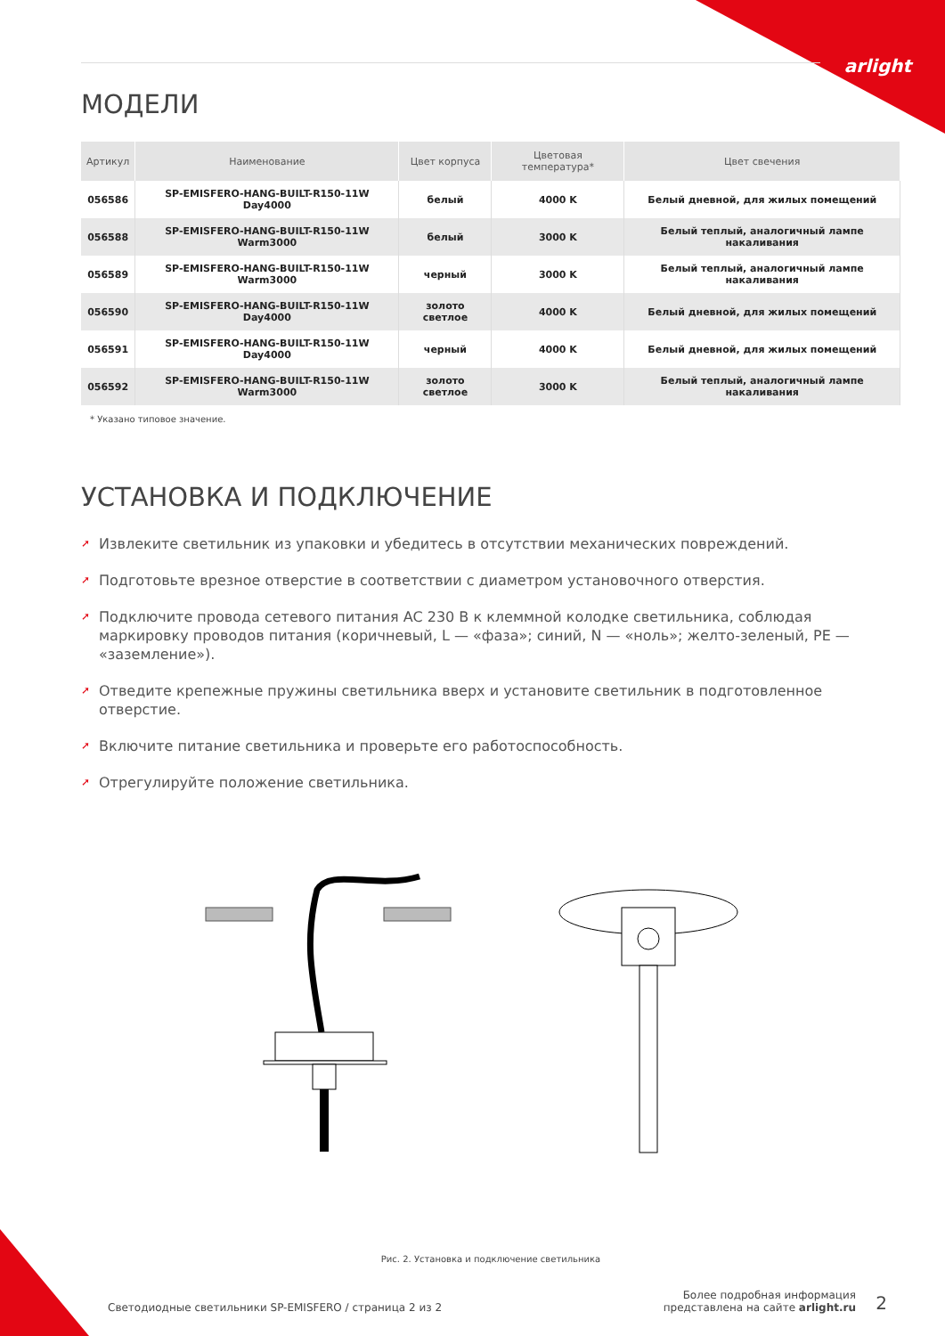arlight
МОДЕЛИ
| Артикул | Наименование | Цвет корпуса | Цветовая температура* | Цвет свечения |
| --- | --- | --- | --- | --- |
| 056586 | SP-EMISFERO-HANG-BUILT-R150-11W Day4000 | белый | 4000 K | Белый дневной, для жилых помещений |
| 056588 | SP-EMISFERO-HANG-BUILT-R150-11W Warm3000 | белый | 3000 K | Белый теплый, аналогичный лампе накаливания |
| 056589 | SP-EMISFERO-HANG-BUILT-R150-11W Warm3000 | черный | 3000 K | Белый теплый, аналогичный лампе накаливания |
| 056590 | SP-EMISFERO-HANG-BUILT-R150-11W Day4000 | золото светлое | 4000 K | Белый дневной, для жилых помещений |
| 056591 | SP-EMISFERO-HANG-BUILT-R150-11W Day4000 | черный | 4000 K | Белый дневной, для жилых помещений |
| 056592 | SP-EMISFERO-HANG-BUILT-R150-11W Warm3000 | золото светлое | 3000 K | Белый теплый, аналогичный лампе накаливания |
* Указано типовое значение.
УСТАНОВКА И ПОДКЛЮЧЕНИЕ
➚ Извлеките светильник из упаковки и убедитесь в отсутствии механических повреждений.
➚ Подготовьте врезное отверстие в соответствии с диаметром установочного отверстия.
➚ Подключите провода сетевого питания AC 230 В к клеммной колодке светильника, соблюдая маркировку проводов питания (коричневый, L — «фаза»; синий, N — «ноль»; желто-зеленый, PE — «заземление»).
➚ Отведите крепежные пружины светильника вверх и установите светильник в подготовленное отверстие.
➚ Включите питание светильника и проверьте его работоспособность.
➚ Отрегулируйте положение светильника.
Рис. 2. Установка и подключение светильника
Светодиодные светильники SP-EMISFERO / страница 2 из 2
Более подробная информация
представлена на сайте arlight.ru
2